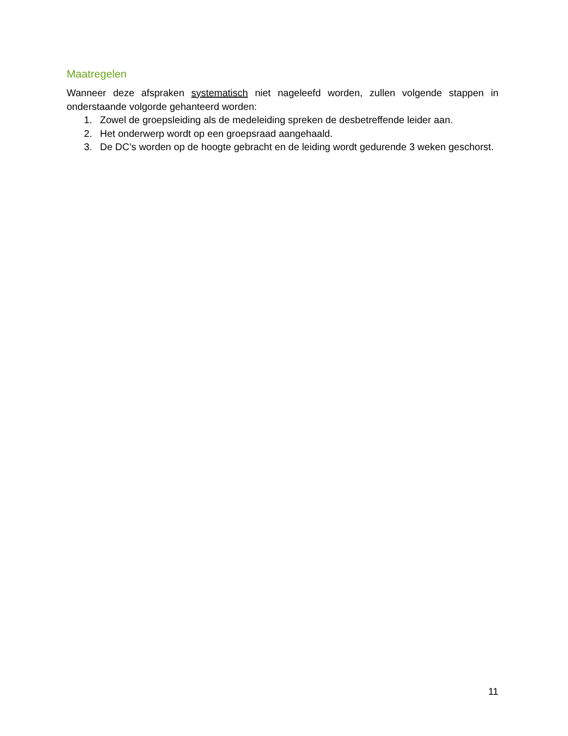Maatregelen
Wanneer deze afspraken systematisch niet nageleefd worden, zullen volgende stappen in onderstaande volgorde gehanteerd worden:
1. Zowel de groepsleiding als de medeleiding spreken de desbetreffende leider aan.
2. Het onderwerp wordt op een groepsraad aangehaald.
3. De DC’s worden op de hoogte gebracht en de leiding wordt gedurende 3 weken geschorst.
11